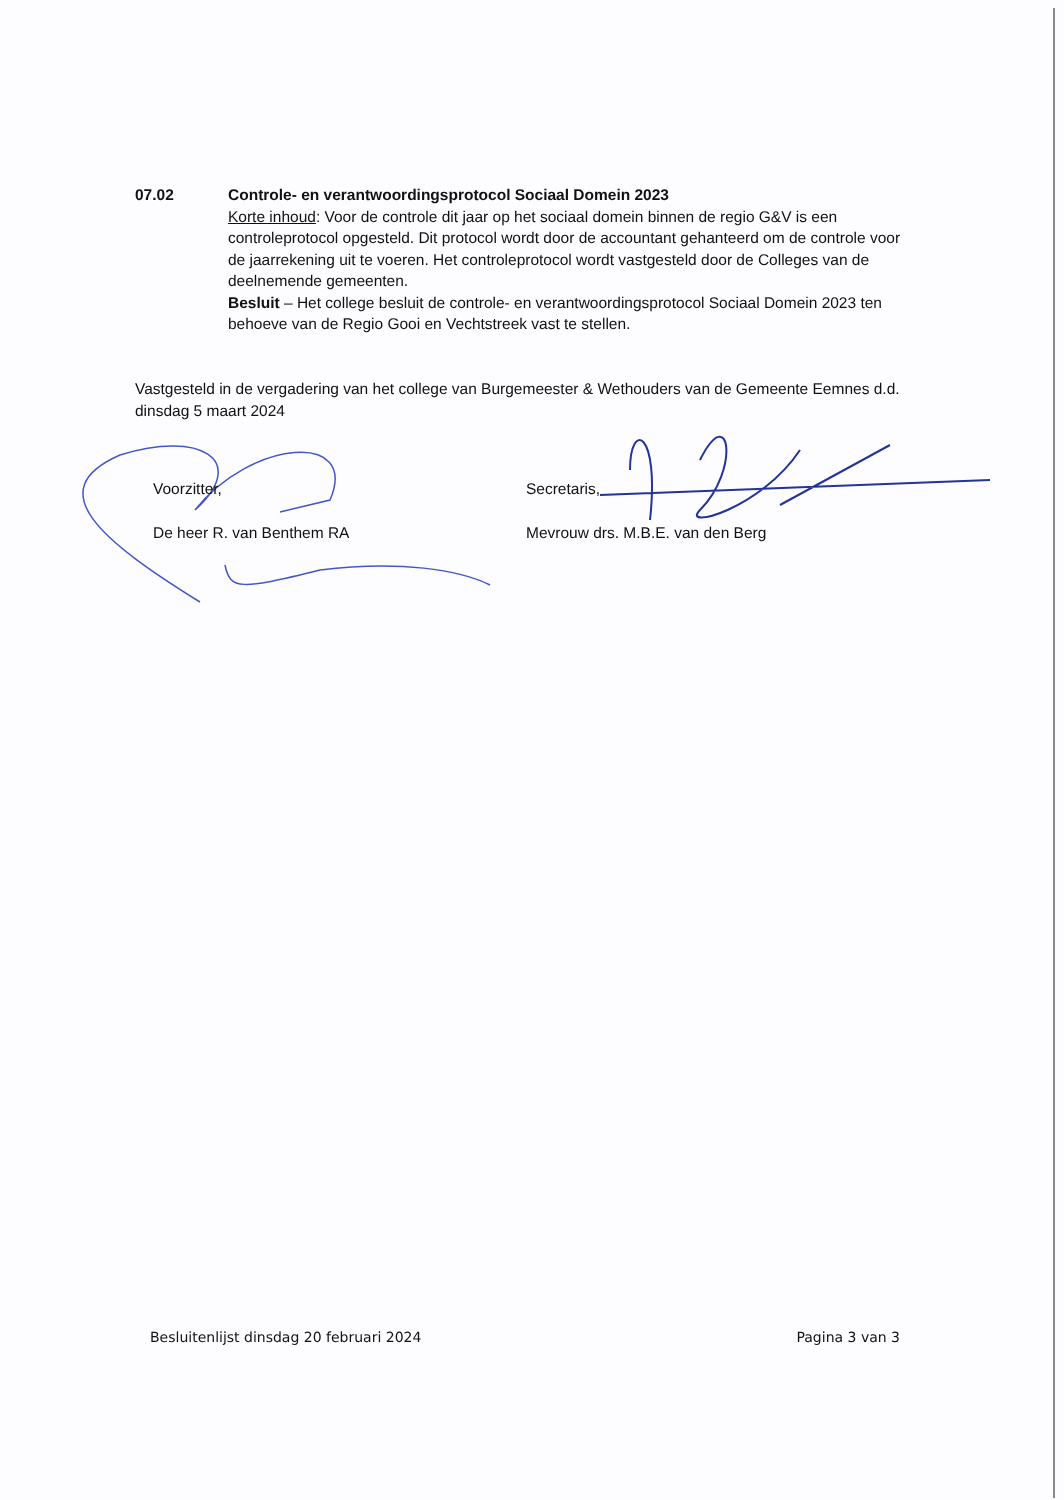07.02 Controle- en verantwoordingsprotocol Sociaal Domein 2023
Korte inhoud: Voor de controle dit jaar op het sociaal domein binnen de regio G&V is een controleprotocol opgesteld. Dit protocol wordt door de accountant gehanteerd om de controle voor de jaarrekening uit te voeren. Het controleprotocol wordt vastgesteld door de Colleges van de deelnemende gemeenten.
Besluit – Het college besluit de controle- en verantwoordingsprotocol Sociaal Domein 2023 ten behoeve van de Regio Gooi en Vechtstreek vast te stellen.
Vastgesteld in de vergadering van het college van Burgemeester & Wethouders van de Gemeente Eemnes d.d. dinsdag 5 maart 2024
Voorzitter,
De heer R. van Benthem RA
Secretaris,
Mevrouw drs. M.B.E. van den Berg
Besluitenlijst dinsdag 20 februari 2024 Pagina 3 van 3